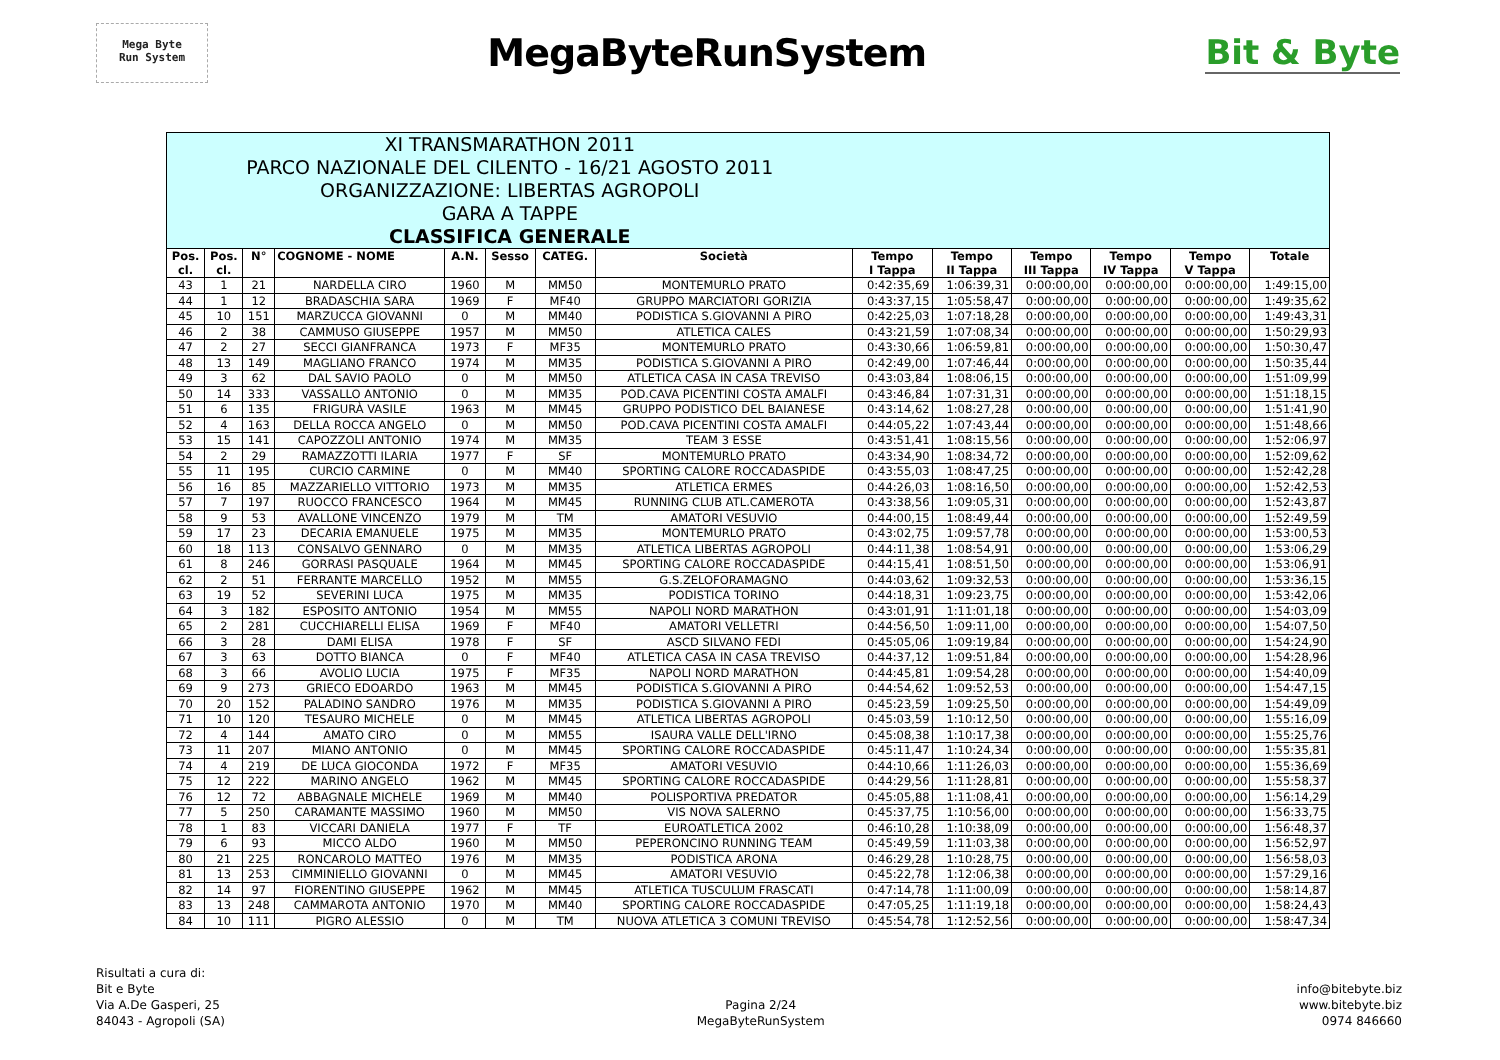Mega Byte
Run System
MegaByteRunSystem Bit & Byte
| XI TRANSMARATHON 2011 PARCO NAZIONALE DEL CILENTO - 16/21 AGOSTO 2011 ORGANIZZAZIONE: LIBERTAS AGROPOLI GARA A TAPPE CLASSIFICA GENERALE | | | | | | | | | | | | | |
| Pos. cl. | Pos. cl. | N° | COGNOME - NOME | A.N. | Sesso | CATEG. | Società | Tempo I Tappa | Tempo II Tappa | Tempo III Tappa | Tempo IV Tappa | Tempo V Tappa | Totale |
| 43 | 1 | 21 | NARDELLA CIRO | 1960 | M | MM50 | MONTEMURLO PRATO | 0:42:35,69 | 1:06:39,31 | 0:00:00,00 | 0:00:00,00 | 0:00:00,00 | 1:49:15,00 |
| 44 | 1 | 12 | BRADASCHIA SARA | 1969 | F | MF40 | GRUPPO MARCIATORI GORIZIA | 0:43:37,15 | 1:05:58,47 | 0:00:00,00 | 0:00:00,00 | 0:00:00,00 | 1:49:35,62 |
| 45 | 10 | 151 | MARZUCCA GIOVANNI | 0 | M | MM40 | PODISTICA S.GIOVANNI A PIRO | 0:42:25,03 | 1:07:18,28 | 0:00:00,00 | 0:00:00,00 | 0:00:00,00 | 1:49:43,31 |
| 46 | 2 | 38 | CAMMUSO GIUSEPPE | 1957 | M | MM50 | ATLETICA CALES | 0:43:21,59 | 1:07:08,34 | 0:00:00,00 | 0:00:00,00 | 0:00:00,00 | 1:50:29,93 |
| 47 | 2 | 27 | SECCI GIANFRANCA | 1973 | F | MF35 | MONTEMURLO PRATO | 0:43:30,66 | 1:06:59,81 | 0:00:00,00 | 0:00:00,00 | 0:00:00,00 | 1:50:30,47 |
| 48 | 13 | 149 | MAGLIANO FRANCO | 1974 | M | MM35 | PODISTICA S.GIOVANNI A PIRO | 0:42:49,00 | 1:07:46,44 | 0:00:00,00 | 0:00:00,00 | 0:00:00,00 | 1:50:35,44 |
| 49 | 3 | 62 | DAL SAVIO PAOLO | 0 | M | MM50 | ATLETICA CASA IN CASA TREVISO | 0:43:03,84 | 1:08:06,15 | 0:00:00,00 | 0:00:00,00 | 0:00:00,00 | 1:51:09,99 |
| 50 | 14 | 333 | VASSALLO ANTONIO | 0 | M | MM35 | POD.CAVA PICENTINI COSTA AMALFI | 0:43:46,84 | 1:07:31,31 | 0:00:00,00 | 0:00:00,00 | 0:00:00,00 | 1:51:18,15 |
| 51 | 6 | 135 | FRIGURÀ VASILE | 1963 | M | MM45 | GRUPPO PODISTICO DEL BAIANESE | 0:43:14,62 | 1:08:27,28 | 0:00:00,00 | 0:00:00,00 | 0:00:00,00 | 1:51:41,90 |
| 52 | 4 | 163 | DELLA ROCCA ANGELO | 0 | M | MM50 | POD.CAVA PICENTINI COSTA AMALFI | 0:44:05,22 | 1:07:43,44 | 0:00:00,00 | 0:00:00,00 | 0:00:00,00 | 1:51:48,66 |
| 53 | 15 | 141 | CAPOZZOLI ANTONIO | 1974 | M | MM35 | TEAM 3 ESSE | 0:43:51,41 | 1:08:15,56 | 0:00:00,00 | 0:00:00,00 | 0:00:00,00 | 1:52:06,97 |
| 54 | 2 | 29 | RAMAZZOTTI ILARIA | 1977 | F | SF | MONTEMURLO PRATO | 0:43:34,90 | 1:08:34,72 | 0:00:00,00 | 0:00:00,00 | 0:00:00,00 | 1:52:09,62 |
| 55 | 11 | 195 | CURCIO CARMINE | 0 | M | MM40 | SPORTING CALORE ROCCADASPIDE | 0:43:55,03 | 1:08:47,25 | 0:00:00,00 | 0:00:00,00 | 0:00:00,00 | 1:52:42,28 |
| 56 | 16 | 85 | MAZZARIELLO VITTORIO | 1973 | M | MM35 | ATLETICA ERMES | 0:44:26,03 | 1:08:16,50 | 0:00:00,00 | 0:00:00,00 | 0:00:00,00 | 1:52:42,53 |
| 57 | 7 | 197 | RUOCCO FRANCESCO | 1964 | M | MM45 | RUNNING CLUB ATL.CAMEROTA | 0:43:38,56 | 1:09:05,31 | 0:00:00,00 | 0:00:00,00 | 0:00:00,00 | 1:52:43,87 |
| 58 | 9 | 53 | AVALLONE VINCENZO | 1979 | M | TM | AMATORI VESUVIO | 0:44:00,15 | 1:08:49,44 | 0:00:00,00 | 0:00:00,00 | 0:00:00,00 | 1:52:49,59 |
| 59 | 17 | 23 | DECARIA EMANUELE | 1975 | M | MM35 | MONTEMURLO PRATO | 0:43:02,75 | 1:09:57,78 | 0:00:00,00 | 0:00:00,00 | 0:00:00,00 | 1:53:00,53 |
| 60 | 18 | 113 | CONSALVO GENNARO | 0 | M | MM35 | ATLETICA LIBERTAS AGROPOLI | 0:44:11,38 | 1:08:54,91 | 0:00:00,00 | 0:00:00,00 | 0:00:00,00 | 1:53:06,29 |
| 61 | 8 | 246 | GORRASI PASQUALE | 1964 | M | MM45 | SPORTING CALORE ROCCADASPIDE | 0:44:15,41 | 1:08:51,50 | 0:00:00,00 | 0:00:00,00 | 0:00:00,00 | 1:53:06,91 |
| 62 | 2 | 51 | FERRANTE MARCELLO | 1952 | M | MM55 | G.S.ZELOFORAMAGNO | 0:44:03,62 | 1:09:32,53 | 0:00:00,00 | 0:00:00,00 | 0:00:00,00 | 1:53:36,15 |
| 63 | 19 | 52 | SEVERINI LUCA | 1975 | M | MM35 | PODISTICA TORINO | 0:44:18,31 | 1:09:23,75 | 0:00:00,00 | 0:00:00,00 | 0:00:00,00 | 1:53:42,06 |
| 64 | 3 | 182 | ESPOSITO ANTONIO | 1954 | M | MM55 | NAPOLI NORD MARATHON | 0:43:01,91 | 1:11:01,18 | 0:00:00,00 | 0:00:00,00 | 0:00:00,00 | 1:54:03,09 |
| 65 | 2 | 281 | CUCCHIARELLI ELISA | 1969 | F | MF40 | AMATORI VELLETRI | 0:44:56,50 | 1:09:11,00 | 0:00:00,00 | 0:00:00,00 | 0:00:00,00 | 1:54:07,50 |
| 66 | 3 | 28 | DAMI ELISA | 1978 | F | SF | ASCD SILVANO FEDI | 0:45:05,06 | 1:09:19,84 | 0:00:00,00 | 0:00:00,00 | 0:00:00,00 | 1:54:24,90 |
| 67 | 3 | 63 | DOTTO BIANCA | 0 | F | MF40 | ATLETICA CASA IN CASA TREVISO | 0:44:37,12 | 1:09:51,84 | 0:00:00,00 | 0:00:00,00 | 0:00:00,00 | 1:54:28,96 |
| 68 | 3 | 66 | AVOLIO LUCIA | 1975 | F | MF35 | NAPOLI NORD MARATHON | 0:44:45,81 | 1:09:54,28 | 0:00:00,00 | 0:00:00,00 | 0:00:00,00 | 1:54:40,09 |
| 69 | 9 | 273 | GRIECO EDOARDO | 1963 | M | MM45 | PODISTICA S.GIOVANNI A PIRO | 0:44:54,62 | 1:09:52,53 | 0:00:00,00 | 0:00:00,00 | 0:00:00,00 | 1:54:47,15 |
| 70 | 20 | 152 | PALADINO SANDRO | 1976 | M | MM35 | PODISTICA S.GIOVANNI A PIRO | 0:45:23,59 | 1:09:25,50 | 0:00:00,00 | 0:00:00,00 | 0:00:00,00 | 1:54:49,09 |
| 71 | 10 | 120 | TESAURO MICHELE | 0 | M | MM45 | ATLETICA LIBERTAS AGROPOLI | 0:45:03,59 | 1:10:12,50 | 0:00:00,00 | 0:00:00,00 | 0:00:00,00 | 1:55:16,09 |
| 72 | 4 | 144 | AMATO CIRO | 0 | M | MM55 | ISAURA VALLE DELL'IRNO | 0:45:08,38 | 1:10:17,38 | 0:00:00,00 | 0:00:00,00 | 0:00:00,00 | 1:55:25,76 |
| 73 | 11 | 207 | MIANO ANTONIO | 0 | M | MM45 | SPORTING CALORE ROCCADASPIDE | 0:45:11,47 | 1:10:24,34 | 0:00:00,00 | 0:00:00,00 | 0:00:00,00 | 1:55:35,81 |
| 74 | 4 | 219 | DE LUCA GIOCONDA | 1972 | F | MF35 | AMATORI VESUVIO | 0:44:10,66 | 1:11:26,03 | 0:00:00,00 | 0:00:00,00 | 0:00:00,00 | 1:55:36,69 |
| 75 | 12 | 222 | MARINO ANGELO | 1962 | M | MM45 | SPORTING CALORE ROCCADASPIDE | 0:44:29,56 | 1:11:28,81 | 0:00:00,00 | 0:00:00,00 | 0:00:00,00 | 1:55:58,37 |
| 76 | 12 | 72 | ABBAGNALE MICHELE | 1969 | M | MM40 | POLISPORTIVA PREDATOR | 0:45:05,88 | 1:11:08,41 | 0:00:00,00 | 0:00:00,00 | 0:00:00,00 | 1:56:14,29 |
| 77 | 5 | 250 | CARAMANTE MASSIMO | 1960 | M | MM50 | VIS NOVA SALERNO | 0:45:37,75 | 1:10:56,00 | 0:00:00,00 | 0:00:00,00 | 0:00:00,00 | 1:56:33,75 |
| 78 | 1 | 83 | VICCARI DANIELA | 1977 | F | TF | EUROATLETICA 2002 | 0:46:10,28 | 1:10:38,09 | 0:00:00,00 | 0:00:00,00 | 0:00:00,00 | 1:56:48,37 |
| 79 | 6 | 93 | MICCO ALDO | 1960 | M | MM50 | PEPERONCINO RUNNING TEAM | 0:45:49,59 | 1:11:03,38 | 0:00:00,00 | 0:00:00,00 | 0:00:00,00 | 1:56:52,97 |
| 80 | 21 | 225 | RONCAROLO MATTEO | 1976 | M | MM35 | PODISTICA ARONA | 0:46:29,28 | 1:10:28,75 | 0:00:00,00 | 0:00:00,00 | 0:00:00,00 | 1:56:58,03 |
| 81 | 13 | 253 | CIMMINIELLO GIOVANNI | 0 | M | MM45 | AMATORI VESUVIO | 0:45:22,78 | 1:12:06,38 | 0:00:00,00 | 0:00:00,00 | 0:00:00,00 | 1:57:29,16 |
| 82 | 14 | 97 | FIORENTINO GIUSEPPE | 1962 | M | MM45 | ATLETICA TUSCULUM FRASCATI | 0:47:14,78 | 1:11:00,09 | 0:00:00,00 | 0:00:00,00 | 0:00:00,00 | 1:58:14,87 |
| 83 | 13 | 248 | CAMMAROTA ANTONIO | 1970 | M | MM40 | SPORTING CALORE ROCCADASPIDE | 0:47:05,25 | 1:11:19,18 | 0:00:00,00 | 0:00:00,00 | 0:00:00,00 | 1:58:24,43 |
| 84 | 10 | 111 | PIGRO ALESSIO | 0 | M | TM | NUOVA ATLETICA 3 COMUNI TREVISO | 0:45:54,78 | 1:12:52,56 | 0:00:00,00 | 0:00:00,00 | 0:00:00,00 | 1:58:47,34 |
Risultati a cura di:
Bit e Byte
Via A.De Gasperi, 25
84043 - Agropoli (SA)
Pagina 2/24
MegaByteRunSystem
info@bitebyte.biz
www.bitebyte.biz
0974 846660